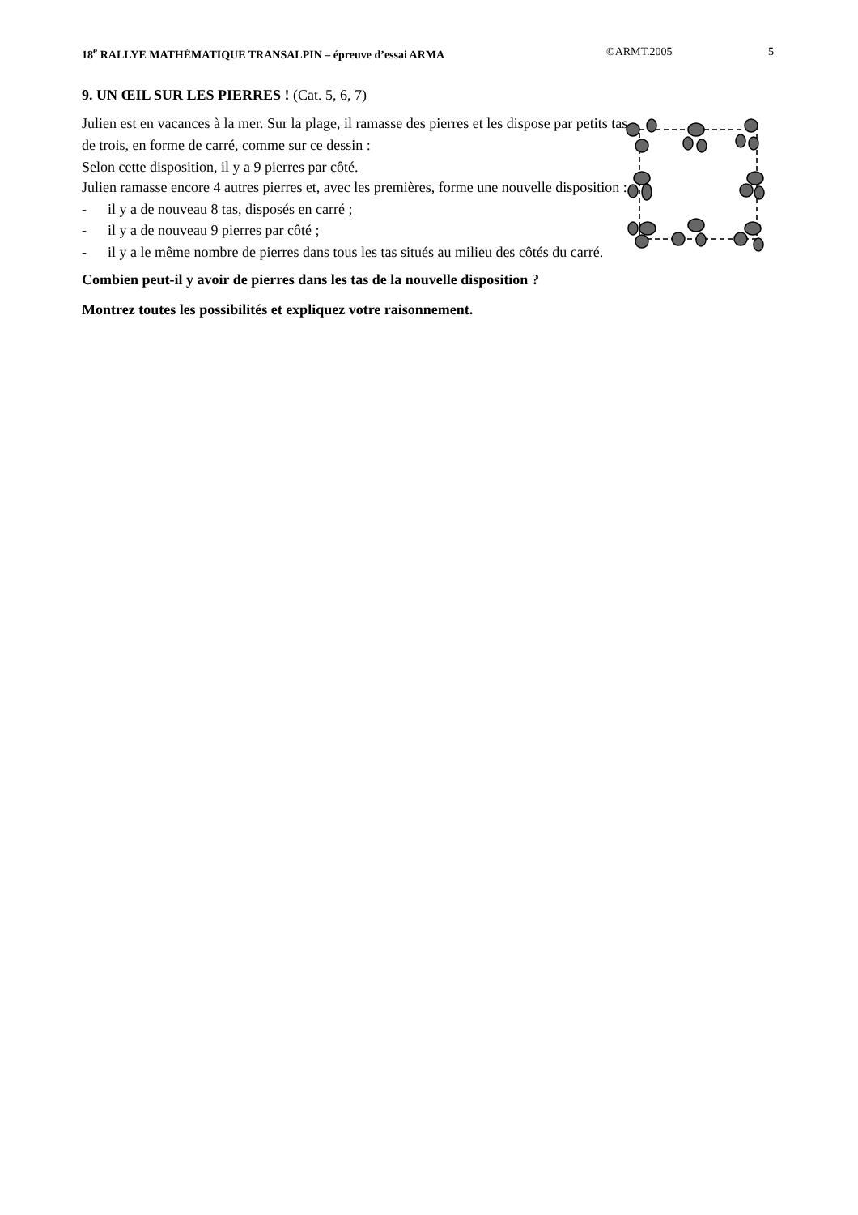18<sup>e</sup> RALLYE MATHÉMATIQUE TRANSALPIN – épreuve d’essai ARMA
©ARMT.2005 5
9. UN ŒIL SUR LES PIERRES ! (Cat. 5, 6, 7)
Julien est en vacances à la mer. Sur la plage, il ramasse des pierres et les dispose par petits tas de trois, en forme de carré, comme sur ce dessin :
Selon cette disposition, il y a 9 pierres par côté.
Julien ramasse encore 4 autres pierres et, avec les premières, forme une nouvelle disposition :
- il y a de nouveau 8 tas, disposés en carré ;
- il y a de nouveau 9 pierres par côté ;
- il y a le même nombre de pierres dans tous les tas situés au milieu des côtés du carré.
Combien peut-il y avoir de pierres dans les tas de la nouvelle disposition ?
Montrez toutes les possibilités et expliquez votre raisonnement.